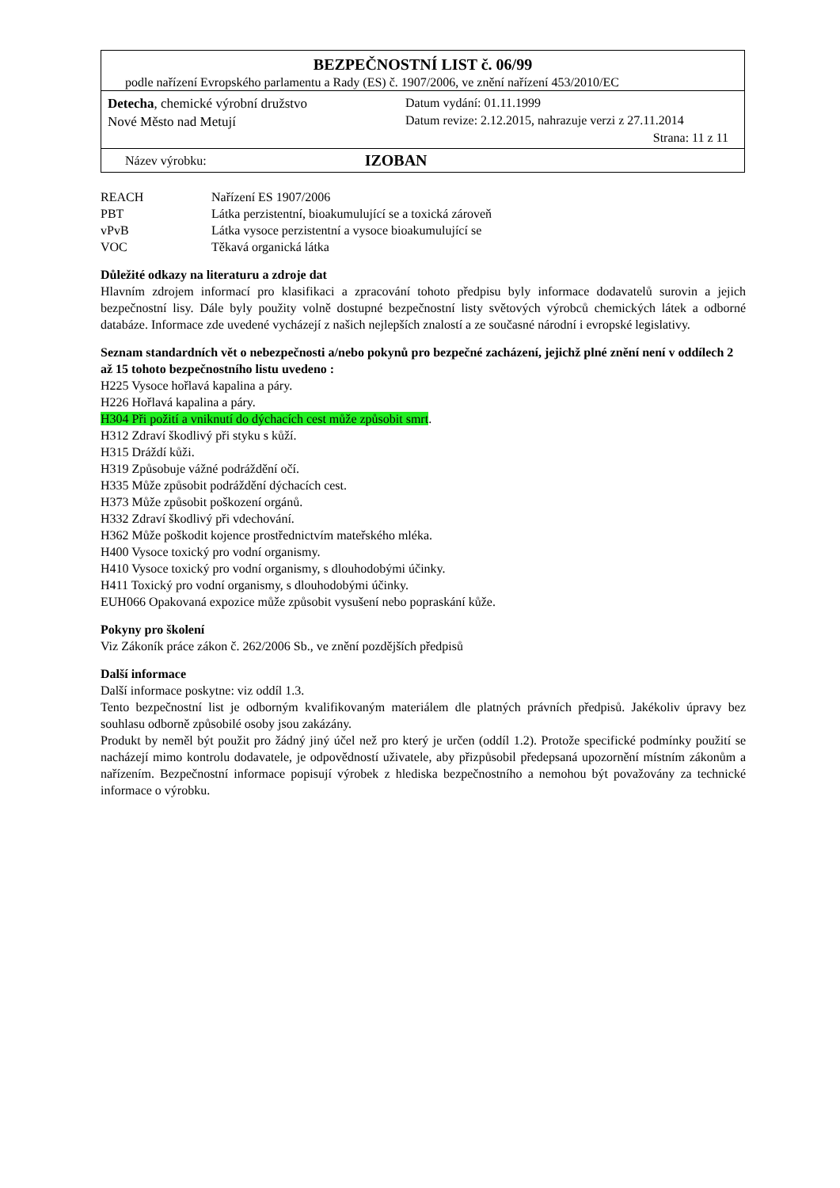BEZPEČNOSTNÍ LIST č. 06/99
podle nařízení Evropského parlamentu a Rady (ES) č. 1907/2006, ve znění nařízení 453/2010/EC
Detecha, chemické výrobní družstvo
Nové Město nad Metují
Datum vydání: 01.11.1999
Datum revize: 2.12.2015, nahrazuje verzi z 27.11.2014
Strana: 11 z 11
Název výrobku: IZOBAN
| REACH | Nařízení ES 1907/2006 |
| PBT | Látka perzistentní, bioakumulující se a toxická zároveň |
| vPvB | Látka vysoce perzistentní a vysoce bioakumulující se |
| VOC | Těkavá organická látka |
Důležité odkazy na literaturu a zdroje dat
Hlavním zdrojem informací pro klasifikaci a zpracování tohoto předpisu byly informace dodavatelů surovin a jejich bezpečnostní lisy. Dále byly použity volně dostupné bezpečnostní listy světových výrobců chemických látek a odborné databáze. Informace zde uvedené vycházejí z našich nejlepších znalostí a ze současné národní i evropské legislativy.
Seznam standardních vět o nebezpečnosti a/nebo pokynů pro bezpečné zacházení, jejichž plné znění není v oddílech 2 až 15 tohoto bezpečnostního listu uvedeno :
H225 Vysoce hořlavá kapalina a páry.
H226 Hořlavá kapalina a páry.
H304 Při požití a vniknutí do dýchacích cest může způsobit smrt.
H312 Zdraví škodlivý při styku s kůží.
H315 Dráždí kůži.
H319 Způsobuje vážné podráždění očí.
H335 Může způsobit podráždění dýchacích cest.
H373 Může způsobit poškození orgánů.
H332 Zdraví škodlivý při vdechování.
H362 Může poškodit kojence prostřednictvím mateřského mléka.
H400 Vysoce toxický pro vodní organismy.
H410 Vysoce toxický pro vodní organismy, s dlouhodobými účinky.
H411 Toxický pro vodní organismy, s dlouhodobými účinky.
EUH066 Opakovaná expozice může způsobit vysušení nebo popraskání kůže.
Pokyny pro školení
Viz Zákoník práce zákon č. 262/2006 Sb., ve znění pozdějších předpisů
Další informace
Další informace poskytne: viz oddíl 1.3.
Tento bezpečnostní list je odborným kvalifikovaným materiálem dle platných právních předpisů. Jakékoliv úpravy bez souhlasu odborně způsobilé osoby jsou zakázány.
Produkt by neměl být použit pro žádný jiný účel než pro který je určen (oddíl 1.2). Protože specifické podmínky použití se nacházejí mimo kontrolu dodavatele, je odpovědností uživatele, aby přizpůsobil předepsaná upozornění místním zákonům a nařízením. Bezpečnostní informace popisují výrobek z hlediska bezpečnostního a nemohou být považovány za technické informace o výrobku.